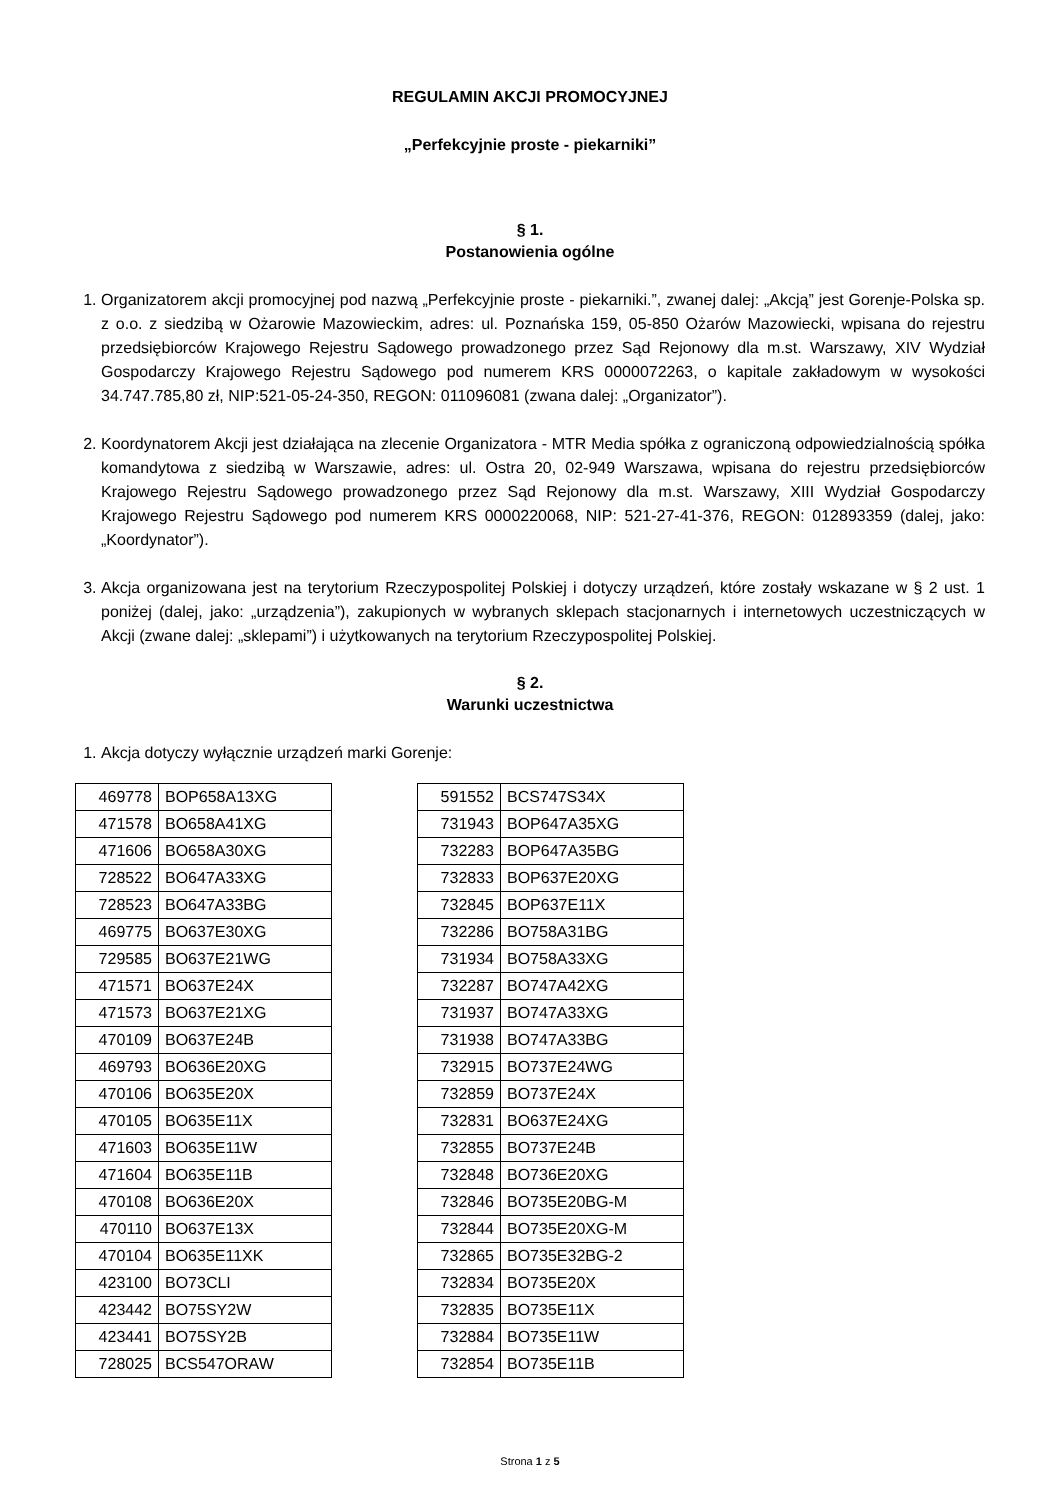REGULAMIN AKCJI PROMOCYJNEJ
„Perfekcyjnie proste - piekarniki”
§ 1.
Postanowienia ogólne
1. Organizatorem akcji promocyjnej pod nazwą „Perfekcyjnie proste - piekarniki.”, zwanej dalej: „Akcją” jest Gorenje-Polska sp. z o.o. z siedzibą w Ożarowie Mazowieckim, adres: ul. Poznańska 159, 05-850 Ożarów Mazowiecki, wpisana do rejestru przedsiębiorców Krajowego Rejestru Sądowego prowadzonego przez Sąd Rejonowy dla m.st. Warszawy, XIV Wydział Gospodarczy Krajowego Rejestru Sądowego pod numerem KRS 0000072263, o kapitale zakładowym w wysokości 34.747.785,80 zł, NIP:521-05-24-350, REGON: 011096081 (zwana dalej: „Organizator”).
2. Koordynatorem Akcji jest działająca na zlecenie Organizatora - MTR Media spółka z ograniczoną odpowiedzialnością spółka komandytowa z siedzibą w Warszawie, adres: ul. Ostra 20, 02-949 Warszawa, wpisana do rejestru przedsiębiorców Krajowego Rejestru Sądowego prowadzonego przez Sąd Rejonowy dla m.st. Warszawy, XIII Wydział Gospodarczy Krajowego Rejestru Sądowego pod numerem KRS 0000220068, NIP: 521-27-41-376, REGON: 012893359 (dalej, jako: „Koordynator”).
3. Akcja organizowana jest na terytorium Rzeczypospolitej Polskiej i dotyczy urządzeń, które zostały wskazane w § 2 ust. 1 poniżej (dalej, jako: „urządzenia”), zakupionych w wybranych sklepach stacjonarnych i internetowych uczestniczących w Akcji (zwane dalej: „sklepami”) i użytkowanych na terytorium Rzeczypospolitej Polskiej.
§ 2.
Warunki uczestnictwa
1. Akcja dotyczy wyłącznie urządzeń marki Gorenje:
| 469778 | BOP658A13XG |
| 471578 | BO658A41XG |
| 471606 | BO658A30XG |
| 728522 | BO647A33XG |
| 728523 | BO647A33BG |
| 469775 | BO637E30XG |
| 729585 | BO637E21WG |
| 471571 | BO637E24X |
| 471573 | BO637E21XG |
| 470109 | BO637E24B |
| 469793 | BO636E20XG |
| 470106 | BO635E20X |
| 470105 | BO635E11X |
| 471603 | BO635E11W |
| 471604 | BO635E11B |
| 470108 | BO636E20X |
| 470110 | BO637E13X |
| 470104 | BO635E11XK |
| 423100 | BO73CLI |
| 423442 | BO75SY2W |
| 423441 | BO75SY2B |
| 728025 | BCS547ORAW |
| 591552 | BCS747S34X |
| 731943 | BOP647A35XG |
| 732283 | BOP647A35BG |
| 732833 | BOP637E20XG |
| 732845 | BOP637E11X |
| 732286 | BO758A31BG |
| 731934 | BO758A33XG |
| 732287 | BO747A42XG |
| 731937 | BO747A33XG |
| 731938 | BO747A33BG |
| 732915 | BO737E24WG |
| 732859 | BO737E24X |
| 732831 | BO637E24XG |
| 732855 | BO737E24B |
| 732848 | BO736E20XG |
| 732846 | BO735E20BG-M |
| 732844 | BO735E20XG-M |
| 732865 | BO735E32BG-2 |
| 732834 | BO735E20X |
| 732835 | BO735E11X |
| 732884 | BO735E11W |
| 732854 | BO735E11B |
Strona 1 z 5